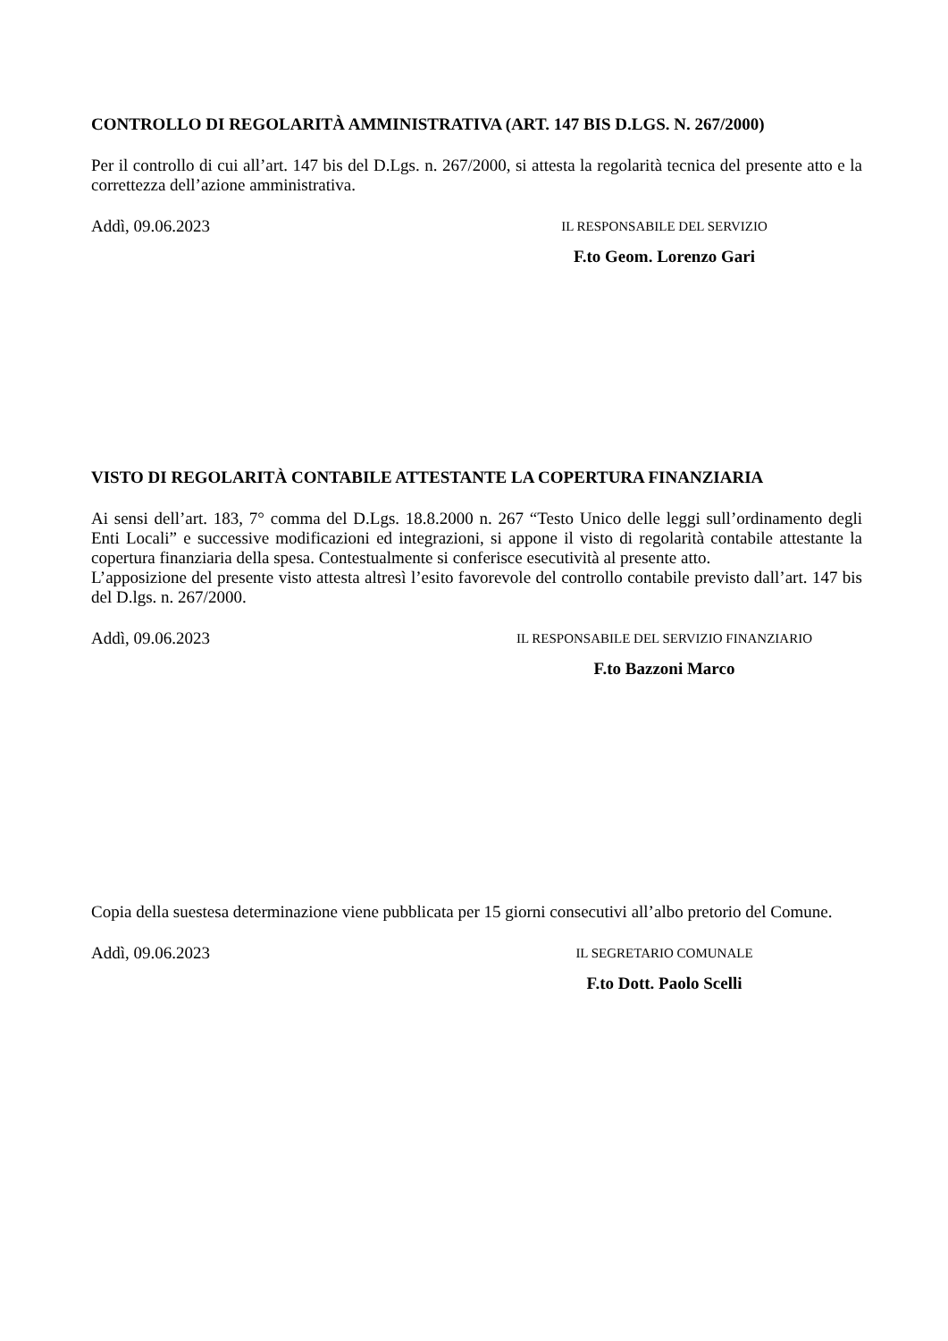CONTROLLO DI REGOLARITÀ AMMINISTRATIVA (ART. 147 BIS D.LGS. N. 267/2000)
Per il controllo di cui all’art. 147 bis del D.Lgs. n. 267/2000, si attesta la regolarità tecnica del presente atto e la correttezza dell’azione amministrativa.
Addì, 09.06.2023
IL RESPONSABILE DEL SERVIZIO
F.to Geom. Lorenzo Gari
VISTO DI REGOLARITÀ CONTABILE ATTESTANTE LA COPERTURA FINANZIARIA
Ai sensi dell’art. 183, 7° comma del D.Lgs. 18.8.2000 n. 267 “Testo Unico delle leggi sull’ordinamento degli Enti Locali” e successive modificazioni ed integrazioni, si appone il visto di regolarità contabile attestante la copertura finanziaria della spesa. Contestualmente si conferisce esecutività al presente atto.
L’apposizione del presente visto attesta altresì l’esito favorevole del controllo contabile previsto dall’art. 147 bis del D.lgs. n. 267/2000.
Addì, 09.06.2023
IL RESPONSABILE DEL SERVIZIO FINANZIARIO
F.to Bazzoni Marco
Copia della suestesa determinazione viene pubblicata per 15 giorni consecutivi all’albo pretorio del Comune.
Addì, 09.06.2023
IL SEGRETARIO COMUNALE
F.to Dott. Paolo Scelli